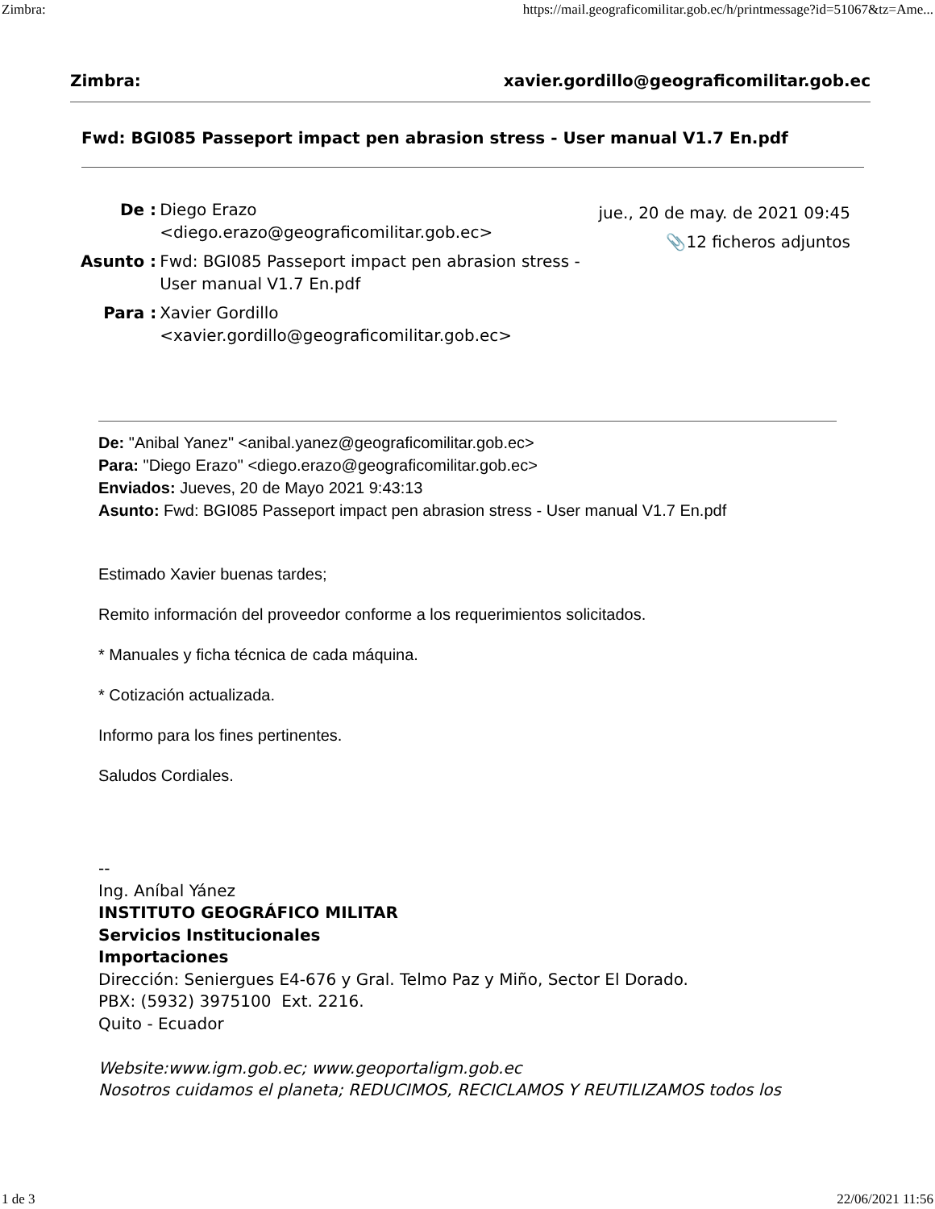Zimbra: https://mail.geograficomilitar.gob.ec/h/printmessage?id=51067&tz=Ame...
Zimbra: xavier.gordillo@geograficomilitar.gob.ec
Fwd: BGI085 Passeport impact pen abrasion stress - User manual V1.7 En.pdf
| De : | Diego Erazo <diego.erazo@geograficomilitar.gob.ec> |
| Asunto : | Fwd: BGI085 Passeport impact pen abrasion stress - User manual V1.7 En.pdf |
| Para : | Xavier Gordillo <xavier.gordillo@geograficomilitar.gob.ec> |
jue., 20 de may. de 2021 09:45
📎12 ficheros adjuntos
De: "Anibal Yanez" <anibal.yanez@geograficomilitar.gob.ec>
Para: "Diego Erazo" <diego.erazo@geograficomilitar.gob.ec>
Enviados: Jueves, 20 de Mayo 2021 9:43:13
Asunto: Fwd: BGI085 Passeport impact pen abrasion stress - User manual V1.7 En.pdf
Estimado Xavier buenas tardes;
Remito información del proveedor conforme a los requerimientos solicitados.
* Manuales y ficha técnica de cada máquina.
* Cotización actualizada.
Informo para los fines pertinentes.
Saludos Cordiales.
--
Ing. Aníbal Yánez
INSTITUTO GEOGRÁFICO MILITAR
Servicios Institucionales
Importaciones
Dirección: Seniergues E4-676 y Gral. Telmo Paz y Miño, Sector El Dorado.
PBX: (5932) 3975100 Ext. 2216.
Quito - Ecuador
Website:www.igm.gob.ec; www.geoportaligm.gob.ec
Nosotros cuidamos el planeta; REDUCIMOS, RECICLAMOS Y REUTILIZAMOS todos los
1 de 3 22/06/2021 11:56